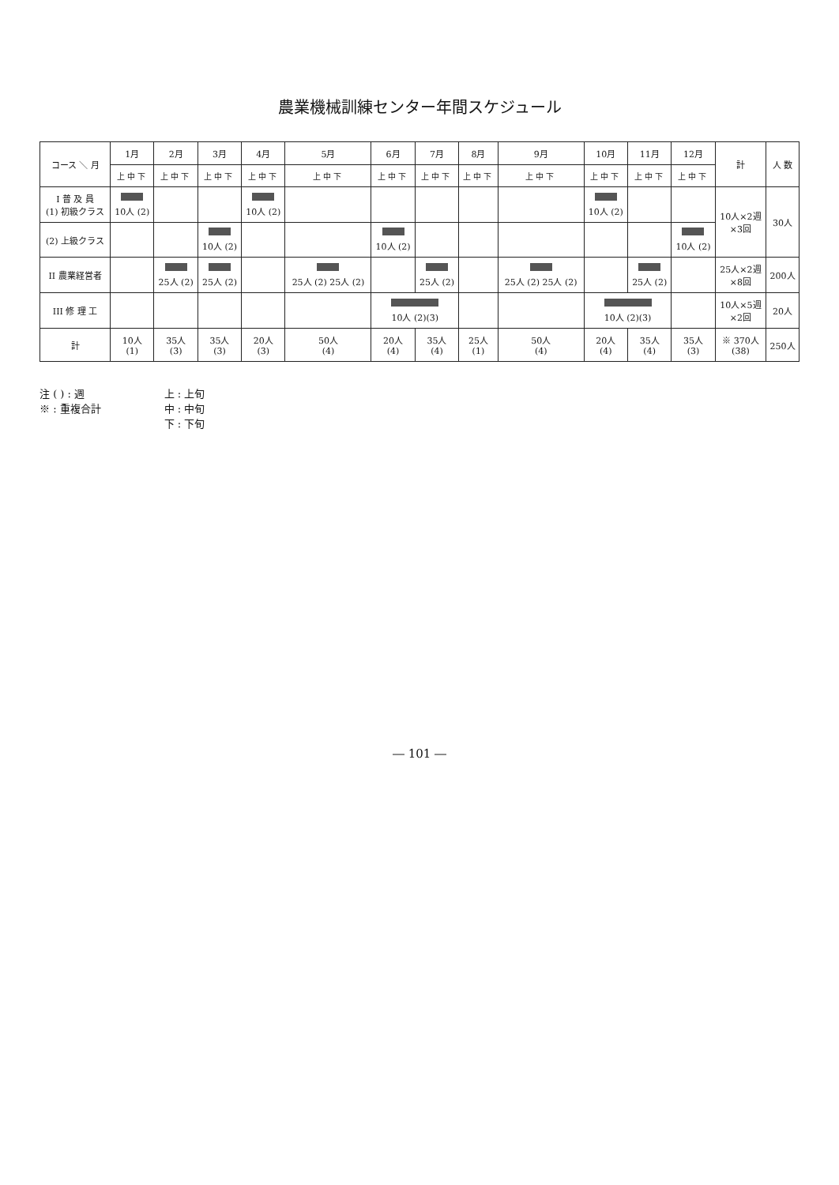農業機械訓練センター年間スケジュール
| コース ＼ 月 | 1月 | 2月 | 3月 | 4月 | 5月 | 6月 | 7月 | 8月 | 9月 | 10月 | 11月 | 12月 | 計 | 人 数 |
| --- | --- | --- | --- | --- | --- | --- | --- | --- | --- | --- | --- | --- | --- | --- |
| | 上中下 | 上中下 | 上中下 | 上中下 | 上中下 | 上中下 | 上中下 | 上中下 | 上中下 | 上中下 | 上中下 | 上中下 | | |
| I 普 及 員 (1) 初級クラス | 10人 (2) | | | 10人 (2) | | | | | | 10人 (2) | | | 10人×2週 ×3回 | 30人 |
| (2) 上級クラス | | | 10人 (2) | | | 10人 (2) | | | | | | 10人 (2) | | |
| II 農業経営者 | | 25人 (2) | 25人 (2) | | 25人 (2) 25人 (2) | | 25人 (2) | | 25人 (2) 25人 (2) | | 25人 (2) | | 25人×2週 ×8回 | 200人 |
| III 修 理 工 | | | | | | 10人 (2)(3) | | | | 10人 (2)(3) | | | 10人×5週 ×2回 | 20人 |
| 計 | 10人 (1) | 35人 (3) | 35人 (3) | 20人 (3) | 50人 (4) | 20人 (4) | 35人 (4) | 25人 (1) | 50人 (4) | 20人 (4) | 35人 (4) | 35人 (3) | ※ 370人 (38) | 250人 |
注 ( ) : 週
※ : 重複合計
上 : 上旬
中 : 中旬
下 : 下旬
― 101 ―